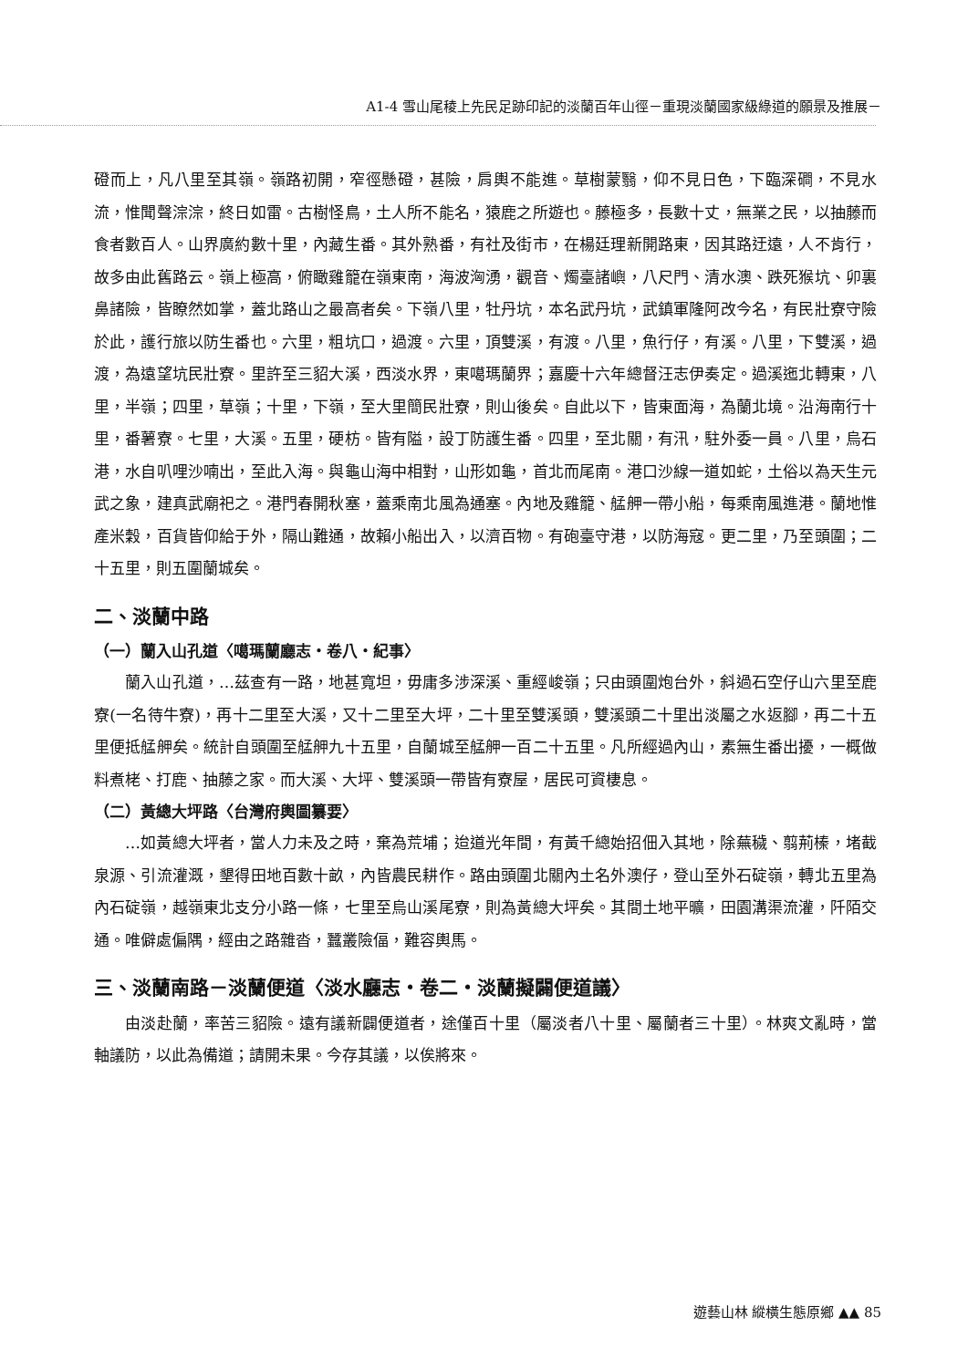A1-4 雪山尾稜上先民足跡印記的淡蘭百年山徑－重現淡蘭國家級綠道的願景及推展－
磴而上，凡八里至其嶺。嶺路初開，窄徑懸磴，甚險，肩輿不能進。草樹蒙翳，仰不見日色，下臨深磵，不見水流，惟聞聲淙淙，終日如雷。古樹怪鳥，土人所不能名，猿鹿之所遊也。藤極多，長數十丈，無業之民，以抽藤而食者數百人。山界廣約數十里，內藏生番。其外熟番，有社及街市，在楊廷理新開路東，因其路迂遠，人不肯行，故多由此舊路云。嶺上極高，俯瞰雞籠在嶺東南，海波洶湧，觀音、燭臺諸嶼，八尺門、清水澳、跌死猴坑、卯裏鼻諸險，皆瞭然如掌，蓋北路山之最高者矣。下嶺八里，牡丹坑，本名武丹坑，武鎮軍隆阿改今名，有民壯寮守險於此，護行旅以防生番也。六里，粗坑口，過渡。六里，頂雙溪，有渡。八里，魚行仔，有溪。八里，下雙溪，過渡，為遠望坑民壯寮。里許至三貂大溪，西淡水界，東噶瑪蘭界；嘉慶十六年總督汪志伊奏定。過溪迤北轉東，八里，半嶺；四里，草嶺；十里，下嶺，至大里簡民壯寮，則山後矣。自此以下，皆東面海，為蘭北境。沿海南行十里，番薯寮。七里，大溪。五里，硬枋。皆有隘，設丁防護生番。四里，至北關，有汛，駐外委一員。八里，烏石港，水自叭哩沙喃出，至此入海。與龜山海中相對，山形如龜，首北而尾南。港口沙線一道如蛇，土俗以為天生元武之象，建真武廟祀之。港門春開秋塞，蓋乘南北風為通塞。內地及雞籠、艋舺一帶小船，每乘南風進港。蘭地惟產米穀，百貨皆仰給于外，隔山難通，故賴小船出入，以濟百物。有砲臺守港，以防海寇。更二里，乃至頭圍；二十五里，則五圍蘭城矣。
二、淡蘭中路
（一）蘭入山孔道〈噶瑪蘭廳志・卷八・紀事〉
蘭入山孔道，…茲查有一路，地甚寬坦，毋庸多涉深溪、重經峻嶺；只由頭圍炮台外，斜過石空仔山六里至鹿寮(一名待牛寮)，再十二里至大溪，又十二里至大坪，二十里至雙溪頭，雙溪頭二十里出淡屬之水返腳，再二十五里便抵艋舺矣。統計自頭圍至艋舺九十五里，自蘭城至艋舺一百二十五里。凡所經過內山，素無生番出擾，一概做料煮栳、打鹿、抽藤之家。而大溪、大坪、雙溪頭一帶皆有寮屋，居民可資棲息。
（二）黃總大坪路〈台灣府輿圖纂要〉
…如黃總大坪者，當人力未及之時，棄為荒埔；迨道光年間，有黃千總始招佃入其地，除蕪穢、翦荊榛，堵截泉源、引流灌溉，墾得田地百數十畝，內皆農民耕作。路由頭圍北關內土名外澳仔，登山至外石碇嶺，轉北五里為內石碇嶺，越嶺東北支分小路一條，七里至烏山溪尾寮，則為黃總大坪矣。其間土地平曠，田園溝渠流灌，阡陌交通。唯僻處偏隅，經由之路雜沓，蠶叢險偪，難容輿馬。
三、淡蘭南路－淡蘭便道〈淡水廳志・卷二・淡蘭擬闢便道議〉
由淡赴蘭，率苦三貂險。遠有議新闢便道者，途僅百十里（屬淡者八十里、屬蘭者三十里）。林爽文亂時，當軸議防，以此為備道；請開未果。今存其議，以俟將來。
遊藝山林 縱橫生態原鄉 ▲▲ 85